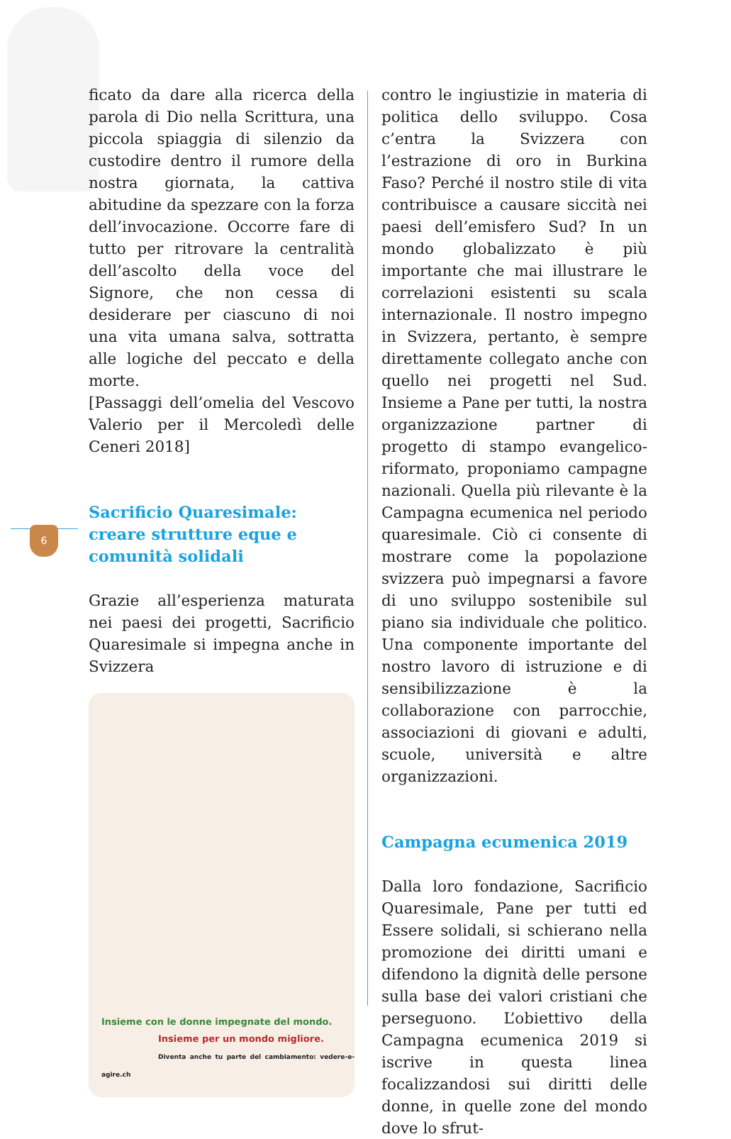6
ficato da dare alla ricerca della parola di Dio nella Scrittura, una piccola spiaggia di silenzio da custodire dentro il rumore della nostra giornata, la cattiva abitudine da spezzare con la forza dell’invocazione. Occorre fare di tutto per ritrovare la centralità dell’ascolto della voce del Signore, che non cessa di desiderare per ciascuno di noi una vita umana salva, sottratta alle logiche del peccato e della morte.
[Passaggi dell’omelia del Vescovo Valerio per il Mercoledì delle Ceneri 2018]
Sacrificio Quaresimale:
creare strutture eque e
comunità solidali
Grazie all’esperienza maturata nei paesi dei progetti, Sacrificio Quaresimale si impegna anche in Svizzera
Insieme con le donne impegnate del mondo.
Insieme per un mondo migliore.
Diventa anche tu parte del cambiamento: vedere-e-agire.ch
contro le ingiustizie in materia di politica dello sviluppo. Cosa c’entra la Svizzera con l’estrazione di oro in Burkina Faso? Perché il nostro stile di vita contribuisce a causare siccità nei paesi dell’emisfero Sud? In un mondo globalizzato è più importante che mai illustrare le correlazioni esistenti su scala internazionale. Il nostro impegno in Svizzera, pertanto, è sempre direttamente collegato anche con quello nei progetti nel Sud. Insieme a Pane per tutti, la nostra organizzazione partner di progetto di stampo evangelico-riformato, proponiamo campagne nazionali. Quella più rilevante è la Campagna ecumenica nel periodo quaresimale. Ciò ci consente di mostrare come la popolazione svizzera può impegnarsi a favore di uno sviluppo sostenibile sul piano sia individuale che politico. Una componente importante del nostro lavoro di istruzione e di sensibilizzazione è la collaborazione con parrocchie, associazioni di giovani e adulti, scuole, università e altre organizzazioni.
Campagna ecumenica 2019
Dalla loro fondazione, Sacrificio Quaresimale, Pane per tutti ed Essere solidali, si schierano nella promozione dei diritti umani e difendono la dignità delle persone sulla base dei valori cristiani che perseguono. L’obiettivo della Campagna ecumenica 2019 si iscrive in questa linea focalizzandosi sui diritti delle donne, in quelle zone del mondo dove lo sfrut-